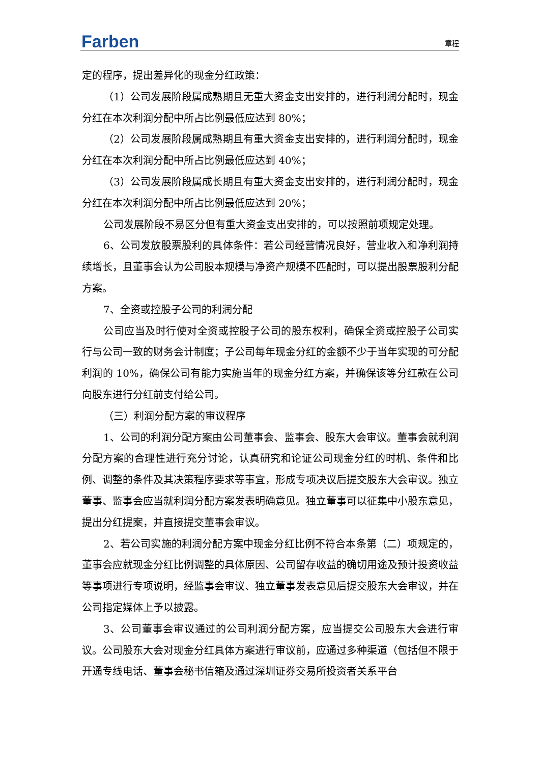Farben 章程
定的程序，提出差异化的现金分红政策：
（1）公司发展阶段属成熟期且无重大资金支出安排的，进行利润分配时，现金分红在本次利润分配中所占比例最低应达到 80%；
（2）公司发展阶段属成熟期且有重大资金支出安排的，进行利润分配时，现金分红在本次利润分配中所占比例最低应达到 40%；
（3）公司发展阶段属成长期且有重大资金支出安排的，进行利润分配时，现金分红在本次利润分配中所占比例最低应达到 20%；
公司发展阶段不易区分但有重大资金支出安排的，可以按照前项规定处理。
6、公司发放股票股利的具体条件：若公司经营情况良好，营业收入和净利润持续增长，且董事会认为公司股本规模与净资产规模不匹配时，可以提出股票股利分配方案。
7、全资或控股子公司的利润分配
公司应当及时行使对全资或控股子公司的股东权利，确保全资或控股子公司实行与公司一致的财务会计制度；子公司每年现金分红的金额不少于当年实现的可分配利润的 10%，确保公司有能力实施当年的现金分红方案，并确保该等分红款在公司向股东进行分红前支付给公司。
（三）利润分配方案的审议程序
1、公司的利润分配方案由公司董事会、监事会、股东大会审议。董事会就利润分配方案的合理性进行充分讨论，认真研究和论证公司现金分红的时机、条件和比例、调整的条件及其决策程序要求等事宜，形成专项决议后提交股东大会审议。独立董事、监事会应当就利润分配方案发表明确意见。独立董事可以征集中小股东意见，提出分红提案，并直接提交董事会审议。
2、若公司实施的利润分配方案中现金分红比例不符合本条第（二）项规定的，董事会应就现金分红比例调整的具体原因、公司留存收益的确切用途及预计投资收益等事项进行专项说明，经监事会审议、独立董事发表意见后提交股东大会审议，并在公司指定媒体上予以披露。
3、公司董事会审议通过的公司利润分配方案，应当提交公司股东大会进行审议。公司股东大会对现金分红具体方案进行审议前，应通过多种渠道（包括但不限于开通专线电话、董事会秘书信箱及通过深圳证券交易所投资者关系平台